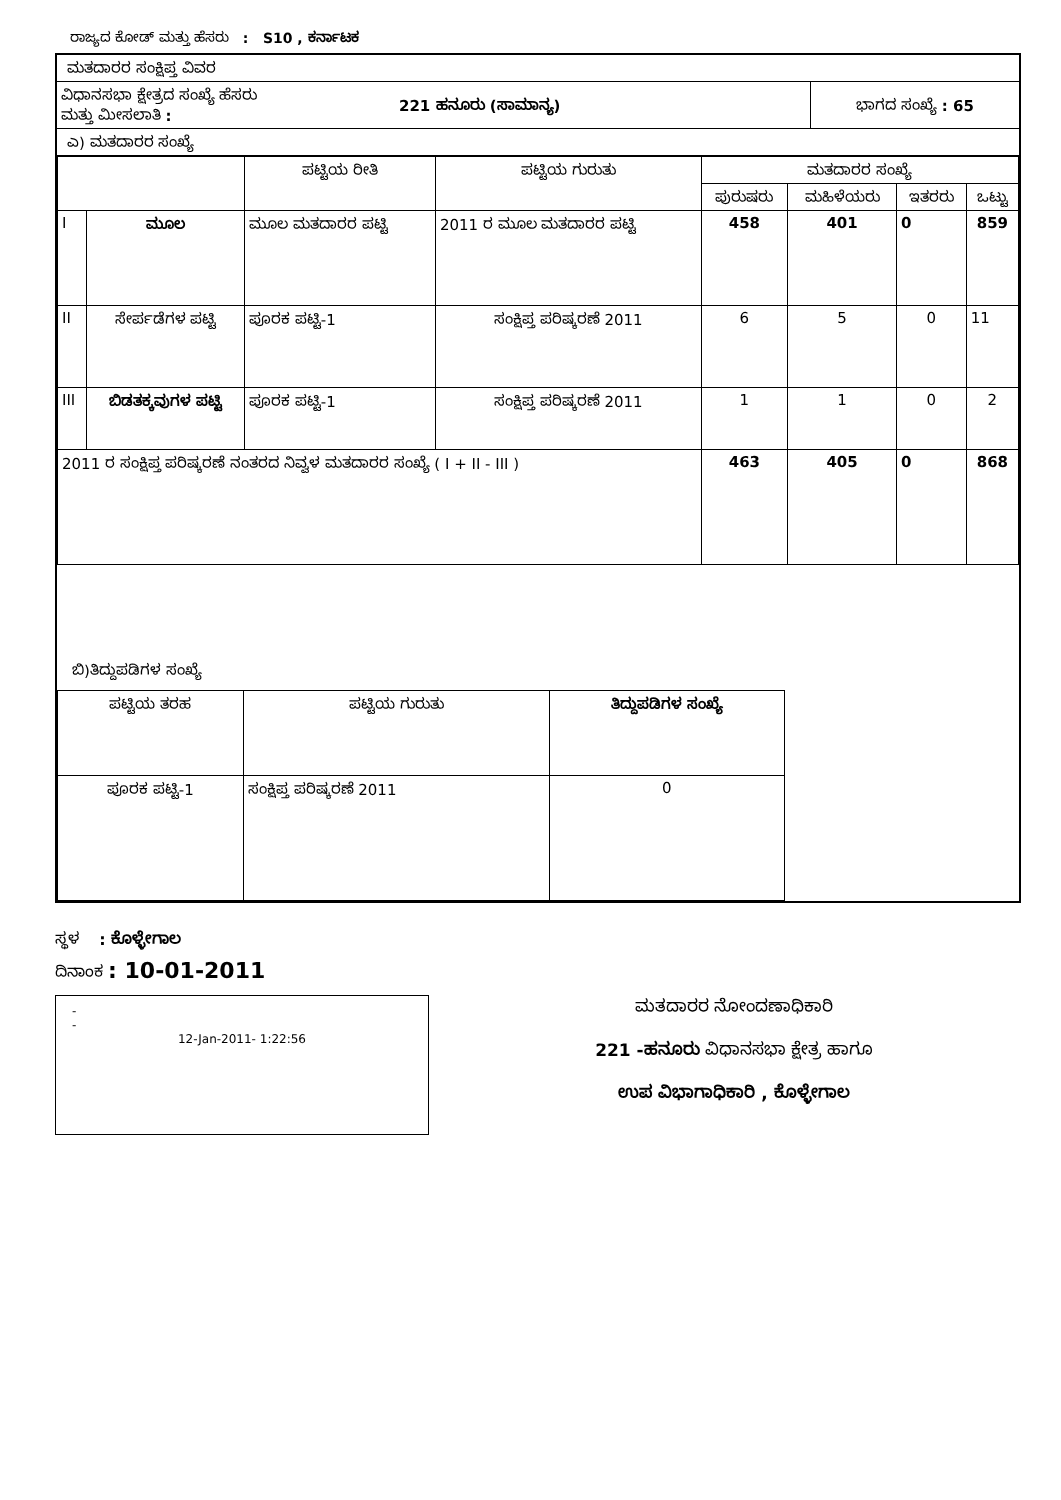ರಾಜ್ಯದ ಕೋಡ್ ಮತ್ತು ಹೆಸರು : S10 , ಕರ್ನಾಟಕ
ಮತದಾರರ ಸಂಕ್ಷಿಪ್ತ ವಿವರ
| ವಿಧಾನಸಭಾ ಕ್ಷೇತ್ರದ ಸಂಖ್ಯೆ ಹೆಸರು ಮತ್ತು ಮೀಸಲಾತಿ : | 221 ಹನೂರು (ಸಾಮಾನ್ಯ) | ಭಾಗದ ಸಂಖ್ಯೆ : 65 |
ಎ) ಮತದಾರರ ಸಂಖ್ಯೆ
| | | ಪಟ್ಟಿಯ ರೀತಿ | ಪಟ್ಟಿಯ ಗುರುತು | ಮತದಾರರ ಸಂಖ್ಯೆ | | | |
| --- | --- | --- | --- | --- | --- | --- | --- |
| | | | | ಪುರುಷರು | ಮಹಿಳೆಯರು | ಇತರರು | ಒಟ್ಟು |
| I | ಮೂಲ | ಮೂಲ ಮತದಾರರ ಪಟ್ಟಿ | 2011 ರ ಮೂಲ ಮತದಾರರ ಪಟ್ಟಿ | 458 | 401 | 0 | 859 |
| II | ಸೇರ್ಪಡೆಗಳ ಪಟ್ಟಿ | ಪೂರಕ ಪಟ್ಟಿ-1 | ಸಂಕ್ಷಿಪ್ತ ಪರಿಷ್ಕರಣೆ 2011 | 6 | 5 | 0 | 11 |
| III | ಬಿಡತಕ್ಕವುಗಳ ಪಟ್ಟಿ | ಪೂರಕ ಪಟ್ಟಿ-1 | ಸಂಕ್ಷಿಪ್ತ ಪರಿಷ್ಕರಣೆ 2011 | 1 | 1 | 0 | 2 |
| 2011 ರ ಸಂಕ್ಷಿಪ್ತ ಪರಿಷ್ಕರಣೆ ನಂತರದ ನಿವ್ವಳ ಮತದಾರರ ಸಂಖ್ಯೆ ( I + II - III ) | | | | 463 | 405 | 0 | 868 |
ಬಿ)ತಿದ್ದುಪಡಿಗಳ ಸಂಖ್ಯೆ
| ಪಟ್ಟಿಯ ತರಹ | ಪಟ್ಟಿಯ ಗುರುತು | ತಿದ್ದುಪಡಿಗಳ ಸಂಖ್ಯೆ |
| --- | --- | --- |
| ಪೂರಕ ಪಟ್ಟಿ-1 | ಸಂಕ್ಷಿಪ್ತ ಪರಿಷ್ಕರಣೆ 2011 | 0 |
ಸ್ಥಳ : ಕೊಳ್ಳೇಗಾಲ
ದಿನಾಂಕ : 10-01-2011
-
-
12-Jan-2011- 1:22:56
ಮತದಾರರ ನೋಂದಣಾಧಿಕಾರಿ
221 -ಹನೂರು ವಿಧಾನಸಭಾ ಕ್ಷೇತ್ರ ಹಾಗೂ
ಉಪ ವಿಭಾಗಾಧಿಕಾರಿ , ಕೊಳ್ಳೇಗಾಲ